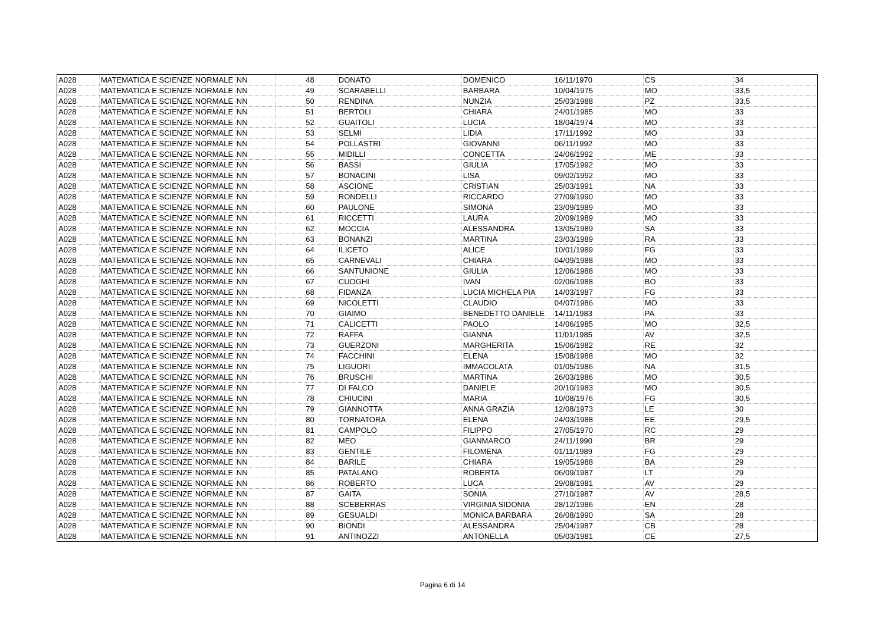| A028 | MATEMATICA E SCIENZE | NORMALE | NN | 48 | DONATO | DOMENICO | 16/11/1970 | CS | 34 |
| A028 | MATEMATICA E SCIENZE | NORMALE | NN | 49 | SCARABELLI | BARBARA | 10/04/1975 | MO | 33,5 |
| A028 | MATEMATICA E SCIENZE | NORMALE | NN | 50 | RENDINA | NUNZIA | 25/03/1988 | PZ | 33,5 |
| A028 | MATEMATICA E SCIENZE | NORMALE | NN | 51 | BERTOLI | CHIARA | 24/01/1985 | MO | 33 |
| A028 | MATEMATICA E SCIENZE | NORMALE | NN | 52 | GUAITOLI | LUCIA | 18/04/1974 | MO | 33 |
| A028 | MATEMATICA E SCIENZE | NORMALE | NN | 53 | SELMI | LIDIA | 17/11/1992 | MO | 33 |
| A028 | MATEMATICA E SCIENZE | NORMALE | NN | 54 | POLLASTRI | GIOVANNI | 06/11/1992 | MO | 33 |
| A028 | MATEMATICA E SCIENZE | NORMALE | NN | 55 | MIDILLI | CONCETTA | 24/06/1992 | ME | 33 |
| A028 | MATEMATICA E SCIENZE | NORMALE | NN | 56 | BASSI | GIULIA | 17/05/1992 | MO | 33 |
| A028 | MATEMATICA E SCIENZE | NORMALE | NN | 57 | BONACINI | LISA | 09/02/1992 | MO | 33 |
| A028 | MATEMATICA E SCIENZE | NORMALE | NN | 58 | ASCIONE | CRISTIAN | 25/03/1991 | NA | 33 |
| A028 | MATEMATICA E SCIENZE | NORMALE | NN | 59 | RONDELLI | RICCARDO | 27/09/1990 | MO | 33 |
| A028 | MATEMATICA E SCIENZE | NORMALE | NN | 60 | PAULONE | SIMONA | 23/09/1989 | MO | 33 |
| A028 | MATEMATICA E SCIENZE | NORMALE | NN | 61 | RICCETTI | LAURA | 20/09/1989 | MO | 33 |
| A028 | MATEMATICA E SCIENZE | NORMALE | NN | 62 | MOCCIA | ALESSANDRA | 13/05/1989 | SA | 33 |
| A028 | MATEMATICA E SCIENZE | NORMALE | NN | 63 | BONANZI | MARTINA | 23/03/1989 | RA | 33 |
| A028 | MATEMATICA E SCIENZE | NORMALE | NN | 64 | ILICETO | ALICE | 10/01/1989 | FG | 33 |
| A028 | MATEMATICA E SCIENZE | NORMALE | NN | 65 | CARNEVALI | CHIARA | 04/09/1988 | MO | 33 |
| A028 | MATEMATICA E SCIENZE | NORMALE | NN | 66 | SANTUNIONE | GIULIA | 12/06/1988 | MO | 33 |
| A028 | MATEMATICA E SCIENZE | NORMALE | NN | 67 | CUOGHI | IVAN | 02/06/1988 | BO | 33 |
| A028 | MATEMATICA E SCIENZE | NORMALE | NN | 68 | FIDANZA | LUCIA MICHELA PIA | 14/03/1987 | FG | 33 |
| A028 | MATEMATICA E SCIENZE | NORMALE | NN | 69 | NICOLETTI | CLAUDIO | 04/07/1986 | MO | 33 |
| A028 | MATEMATICA E SCIENZE | NORMALE | NN | 70 | GIAIMO | BENEDETTO DANIELE | 14/11/1983 | PA | 33 |
| A028 | MATEMATICA E SCIENZE | NORMALE | NN | 71 | CALICETTI | PAOLO | 14/06/1985 | MO | 32,5 |
| A028 | MATEMATICA E SCIENZE | NORMALE | NN | 72 | RAFFA | GIANNA | 11/01/1985 | AV | 32,5 |
| A028 | MATEMATICA E SCIENZE | NORMALE | NN | 73 | GUERZONI | MARGHERITA | 15/06/1982 | RE | 32 |
| A028 | MATEMATICA E SCIENZE | NORMALE | NN | 74 | FACCHINI | ELENA | 15/08/1988 | MO | 32 |
| A028 | MATEMATICA E SCIENZE | NORMALE | NN | 75 | LIGUORI | IMMACOLATA | 01/05/1986 | NA | 31,5 |
| A028 | MATEMATICA E SCIENZE | NORMALE | NN | 76 | BRUSCHI | MARTINA | 26/03/1986 | MO | 30,5 |
| A028 | MATEMATICA E SCIENZE | NORMALE | NN | 77 | DI FALCO | DANIELE | 20/10/1983 | MO | 30,5 |
| A028 | MATEMATICA E SCIENZE | NORMALE | NN | 78 | CHIUCINI | MARIA | 10/08/1976 | FG | 30,5 |
| A028 | MATEMATICA E SCIENZE | NORMALE | NN | 79 | GIANNOTTA | ANNA GRAZIA | 12/08/1973 | LE | 30 |
| A028 | MATEMATICA E SCIENZE | NORMALE | NN | 80 | TORNATORA | ELENA | 24/03/1988 | EE | 29,5 |
| A028 | MATEMATICA E SCIENZE | NORMALE | NN | 81 | CAMPOLO | FILIPPO | 27/05/1970 | RC | 29 |
| A028 | MATEMATICA E SCIENZE | NORMALE | NN | 82 | MEO | GIANMARCO | 24/11/1990 | BR | 29 |
| A028 | MATEMATICA E SCIENZE | NORMALE | NN | 83 | GENTILE | FILOMENA | 01/11/1989 | FG | 29 |
| A028 | MATEMATICA E SCIENZE | NORMALE | NN | 84 | BARILE | CHIARA | 19/05/1988 | BA | 29 |
| A028 | MATEMATICA E SCIENZE | NORMALE | NN | 85 | PATALANO | ROBERTA | 06/09/1987 | LT | 29 |
| A028 | MATEMATICA E SCIENZE | NORMALE | NN | 86 | ROBERTO | LUCA | 29/08/1981 | AV | 29 |
| A028 | MATEMATICA E SCIENZE | NORMALE | NN | 87 | GAITA | SONIA | 27/10/1987 | AV | 28,5 |
| A028 | MATEMATICA E SCIENZE | NORMALE | NN | 88 | SCEBERRAS | VIRGINIA SIDONIA | 28/12/1986 | EN | 28 |
| A028 | MATEMATICA E SCIENZE | NORMALE | NN | 89 | GESUALDI | MONICA BARBARA | 26/08/1990 | SA | 28 |
| A028 | MATEMATICA E SCIENZE | NORMALE | NN | 90 | BIONDI | ALESSANDRA | 25/04/1987 | CB | 28 |
| A028 | MATEMATICA E SCIENZE | NORMALE | NN | 91 | ANTINOZZI | ANTONELLA | 05/03/1981 | CE | 27,5 |
Pagina 6 di 14